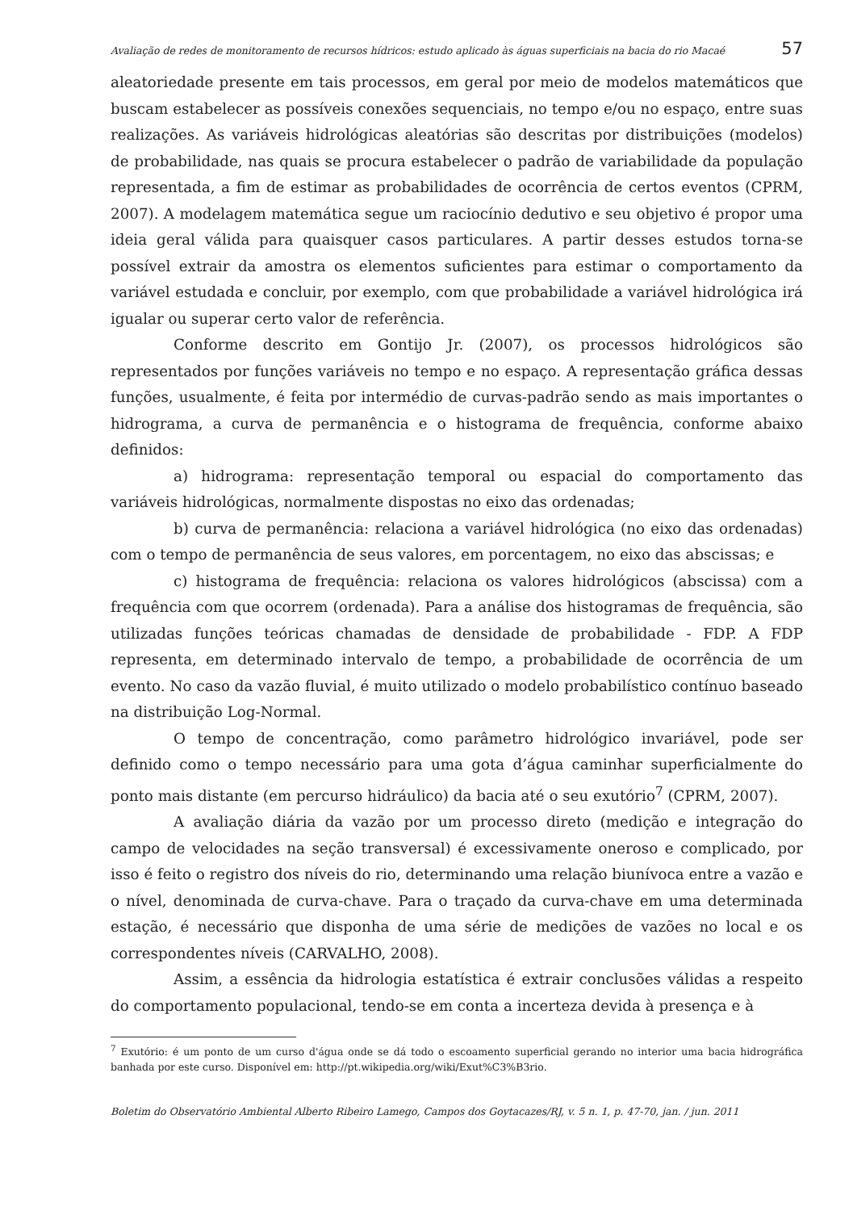Avaliação de redes de monitoramento de recursos hídricos: estudo aplicado às águas superficiais na bacia do rio Macaé 57
aleatoriedade presente em tais processos, em geral por meio de modelos matemáticos que buscam estabelecer as possíveis conexões sequenciais, no tempo e/ou no espaço, entre suas realizações. As variáveis hidrológicas aleatórias são descritas por distribuições (modelos) de probabilidade, nas quais se procura estabelecer o padrão de variabilidade da população representada, a fim de estimar as probabilidades de ocorrência de certos eventos (CPRM, 2007). A modelagem matemática segue um raciocínio dedutivo e seu objetivo é propor uma ideia geral válida para quaisquer casos particulares. A partir desses estudos torna-se possível extrair da amostra os elementos suficientes para estimar o comportamento da variável estudada e concluir, por exemplo, com que probabilidade a variável hidrológica irá igualar ou superar certo valor de referência.
Conforme descrito em Gontijo Jr. (2007), os processos hidrológicos são representados por funções variáveis no tempo e no espaço. A representação gráfica dessas funções, usualmente, é feita por intermédio de curvas-padrão sendo as mais importantes o hidrograma, a curva de permanência e o histograma de frequência, conforme abaixo definidos:
a) hidrograma: representação temporal ou espacial do comportamento das variáveis hidrológicas, normalmente dispostas no eixo das ordenadas;
b) curva de permanência: relaciona a variável hidrológica (no eixo das ordenadas) com o tempo de permanência de seus valores, em porcentagem, no eixo das abscissas; e
c) histograma de frequência: relaciona os valores hidrológicos (abscissa) com a frequência com que ocorrem (ordenada). Para a análise dos histogramas de frequência, são utilizadas funções teóricas chamadas de densidade de probabilidade - FDP. A FDP representa, em determinado intervalo de tempo, a probabilidade de ocorrência de um evento. No caso da vazão fluvial, é muito utilizado o modelo probabilístico contínuo baseado na distribuição Log-Normal.
O tempo de concentração, como parâmetro hidrológico invariável, pode ser definido como o tempo necessário para uma gota d’água caminhar superficialmente do ponto mais distante (em percurso hidráulico) da bacia até o seu exutório<sup>7</sup> (CPRM, 2007).
A avaliação diária da vazão por um processo direto (medição e integração do campo de velocidades na seção transversal) é excessivamente oneroso e complicado, por isso é feito o registro dos níveis do rio, determinando uma relação biunívoca entre a vazão e o nível, denominada de curva-chave. Para o traçado da curva-chave em uma determinada estação, é necessário que disponha de uma série de medições de vazões no local e os correspondentes níveis (CARVALHO, 2008).
Assim, a essência da hidrologia estatística é extrair conclusões válidas a respeito do comportamento populacional, tendo-se em conta a incerteza devida à presença e à
<sup>7</sup> Exutório: é um ponto de um curso d'água onde se dá todo o escoamento superficial gerando no interior uma bacia hidrográfica banhada por este curso. Disponível em: http://pt.wikipedia.org/wiki/Exut%C3%B3rio.
Boletim do Observatório Ambiental Alberto Ribeiro Lamego, Campos dos Goytacazes/RJ, v. 5 n. 1, p. 47-70, jan. / jun. 2011